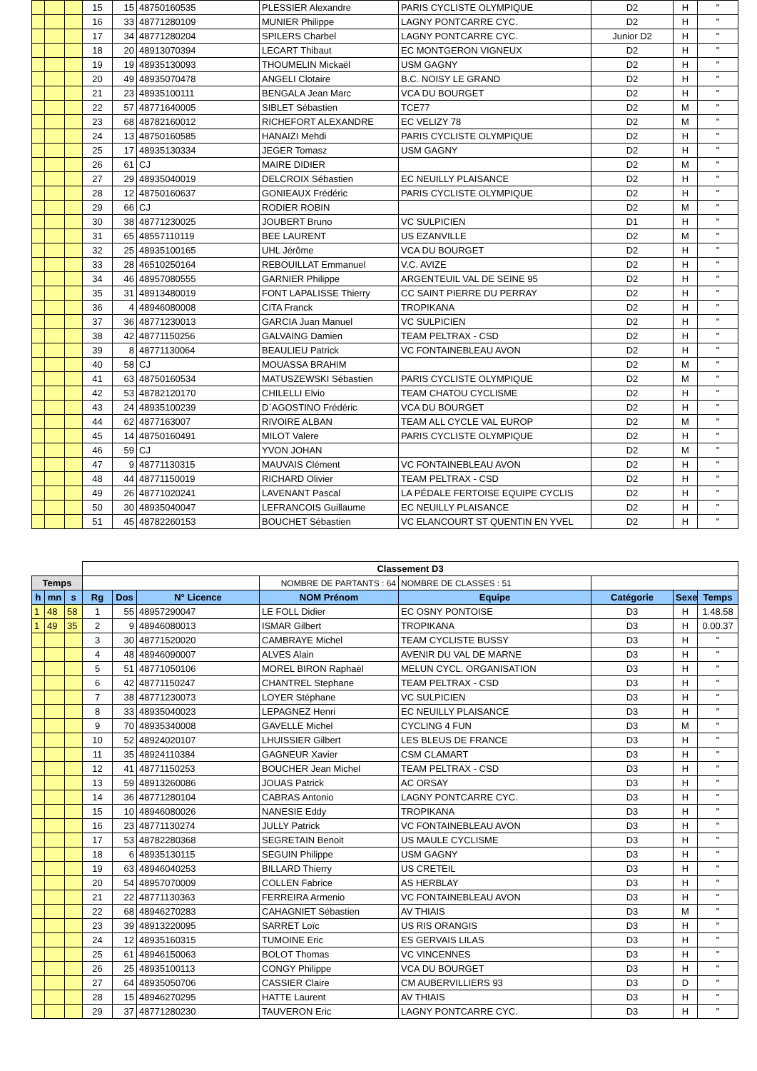| | | | 15 | 15 | 48750160535 | PLESSIER Alexandre | PARIS CYCLISTE OLYMPIQUE | D2 | H | " |
| | | | 16 | 33 | 48771280109 | MUNIER Philippe | LAGNY PONTCARRE CYC. | D2 | H | " |
| | | | 17 | 34 | 48771280204 | SPILERS Charbel | LAGNY PONTCARRE CYC. | Junior D2 | H | " |
| | | | 18 | 20 | 48913070394 | LECART Thibaut | EC MONTGERON VIGNEUX | D2 | H | " |
| | | | 19 | 19 | 48935130093 | THOUMELIN Mickaël | USM GAGNY | D2 | H | " |
| | | | 20 | 49 | 48935070478 | ANGELI Clotaire | B.C. NOISY LE GRAND | D2 | H | " |
| | | | 21 | 23 | 48935100111 | BENGALA Jean Marc | VCA DU BOURGET | D2 | H | " |
| | | | 22 | 57 | 48771640005 | SIBLET Sébastien | TCE77 | D2 | M | " |
| | | | 23 | 68 | 48782160012 | RICHEFORT ALEXANDRE | EC VELIZY 78 | D2 | M | " |
| | | | 24 | 13 | 48750160585 | HANAIZI Mehdi | PARIS CYCLISTE OLYMPIQUE | D2 | H | " |
| | | | 25 | 17 | 48935130334 | JEGER Tomasz | USM GAGNY | D2 | H | " |
| | | | 26 | 61 | CJ | MAIRE DIDIER | | D2 | M | " |
| | | | 27 | 29 | 48935040019 | DELCROIX Sébastien | EC NEUILLY PLAISANCE | D2 | H | " |
| | | | 28 | 12 | 48750160637 | GONIEAUX Frédéric | PARIS CYCLISTE OLYMPIQUE | D2 | H | " |
| | | | 29 | 66 | CJ | RODIER ROBIN | | D2 | M | " |
| | | | 30 | 38 | 48771230025 | JOUBERT Bruno | VC SULPICIEN | D1 | H | " |
| | | | 31 | 65 | 48557110119 | BEE LAURENT | US EZANVILLE | D2 | M | " |
| | | | 32 | 25 | 48935100165 | UHL Jérôme | VCA DU BOURGET | D2 | H | " |
| | | | 33 | 28 | 46510250164 | REBOUILLAT Emmanuel | V.C. AVIZE | D2 | H | " |
| | | | 34 | 46 | 48957080555 | GARNIER Philippe | ARGENTEUIL VAL DE SEINE 95 | D2 | H | " |
| | | | 35 | 31 | 48913480019 | FONT LAPALISSE Thierry | CC SAINT PIERRE DU PERRAY | D2 | H | " |
| | | | 36 | 4 | 48946080008 | CITA Franck | TROPIKANA | D2 | H | " |
| | | | 37 | 36 | 48771230013 | GARCIA Juan Manuel | VC SULPICIEN | D2 | H | " |
| | | | 38 | 42 | 48771150256 | GALVAING Damien | TEAM PELTRAX - CSD | D2 | H | " |
| | | | 39 | 8 | 48771130064 | BEAULIEU Patrick | VC FONTAINEBLEAU AVON | D2 | H | " |
| | | | 40 | 58 | CJ | MOUASSA BRAHIM | | D2 | M | " |
| | | | 41 | 63 | 48750160534 | MATUSZEWSKI Sébastien | PARIS CYCLISTE OLYMPIQUE | D2 | M | " |
| | | | 42 | 53 | 48782120170 | CHILELLI Elvio | TEAM CHATOU CYCLISME | D2 | H | " |
| | | | 43 | 24 | 48935100239 | D`AGOSTINO Frédéric | VCA DU BOURGET | D2 | H | " |
| | | | 44 | 62 | 4877163007 | RIVOIRE ALBAN | TEAM ALL CYCLE VAL EUROP | D2 | M | " |
| | | | 45 | 14 | 48750160491 | MILOT Valere | PARIS CYCLISTE OLYMPIQUE | D2 | H | " |
| | | | 46 | 59 | CJ | YVON JOHAN | | D2 | M | " |
| | | | 47 | 9 | 48771130315 | MAUVAIS Clément | VC FONTAINEBLEAU AVON | D2 | H | " |
| | | | 48 | 44 | 48771150019 | RICHARD Olivier | TEAM PELTRAX - CSD | D2 | H | " |
| | | | 49 | 26 | 48771020241 | LAVENANT Pascal | LA PÉDALE FERTOISE EQUIPE CYCLIS | D2 | H | " |
| | | | 50 | 30 | 48935040047 | LEFRANCOIS Guillaume | EC NEUILLY PLAISANCE | D2 | H | " |
| | | | 51 | 45 | 48782260153 | BOUCHET Sébastien | VC ELANCOURT ST QUENTIN EN YVEL | D2 | H | " |
| | | | Classement D3 | | | | | | | |
| Temps | | | | | | NOMBRE DE PARTANTS : 64 | NOMBRE DE CLASSES : 51 | | | |
| h | mn | s | Rg | Dos | N° Licence | NOM Prénom | Equipe | Catégorie | Sexe | Temps |
| 1 | 48 | 58 | 1 | 55 | 48957290047 | LE FOLL Didier | EC OSNY PONTOISE | D3 | H | 1.48.58 |
| 1 | 49 | 35 | 2 | 9 | 48946080013 | ISMAR Gilbert | TROPIKANA | D3 | H | 0.00.37 |
| | | | 3 | 30 | 48771520020 | CAMBRAYE Michel | TEAM CYCLISTE BUSSY | D3 | H | " |
| | | | 4 | 48 | 48946090007 | ALVES Alain | AVENIR DU VAL DE MARNE | D3 | H | " |
| | | | 5 | 51 | 48771050106 | MOREL BIRON Raphaël | MELUN CYCL. ORGANISATION | D3 | H | " |
| | | | 6 | 42 | 48771150247 | CHANTREL Stephane | TEAM PELTRAX - CSD | D3 | H | " |
| | | | 7 | 38 | 48771230073 | LOYER Stéphane | VC SULPICIEN | D3 | H | " |
| | | | 8 | 33 | 48935040023 | LEPAGNEZ Henri | EC NEUILLY PLAISANCE | D3 | H | " |
| | | | 9 | 70 | 48935340008 | GAVELLE Michel | CYCLING 4 FUN | D3 | M | " |
| | | | 10 | 52 | 48924020107 | LHUISSIER Gilbert | LES BLEUS DE FRANCE | D3 | H | " |
| | | | 11 | 35 | 48924110384 | GAGNEUR Xavier | CSM CLAMART | D3 | H | " |
| | | | 12 | 41 | 48771150253 | BOUCHER Jean Michel | TEAM PELTRAX - CSD | D3 | H | " |
| | | | 13 | 59 | 48913260086 | JOUAS Patrick | AC ORSAY | D3 | H | " |
| | | | 14 | 36 | 48771280104 | CABRAS Antonio | LAGNY PONTCARRE CYC. | D3 | H | " |
| | | | 15 | 10 | 48946080026 | NANESIE Eddy | TROPIKANA | D3 | H | " |
| | | | 16 | 23 | 48771130274 | JULLY Patrick | VC FONTAINEBLEAU AVON | D3 | H | " |
| | | | 17 | 53 | 48782280368 | SEGRETAIN Benoit | US MAULE CYCLISME | D3 | H | " |
| | | | 18 | 6 | 48935130115 | SEGUIN Philippe | USM GAGNY | D3 | H | " |
| | | | 19 | 63 | 48946040253 | BILLARD Thierry | US CRETEIL | D3 | H | " |
| | | | 20 | 54 | 48957070009 | COLLEN Fabrice | AS HERBLAY | D3 | H | " |
| | | | 21 | 22 | 48771130363 | FERREIRA Armenio | VC FONTAINEBLEAU AVON | D3 | H | " |
| | | | 22 | 68 | 48946270283 | CAHAGNIET Sébastien | AV THIAIS | D3 | M | " |
| | | | 23 | 39 | 48913220095 | SARRET Loïc | US RIS ORANGIS | D3 | H | " |
| | | | 24 | 12 | 48935160315 | TUMOINE Eric | ES GERVAIS LILAS | D3 | H | " |
| | | | 25 | 61 | 48946150063 | BOLOT Thomas | VC VINCENNES | D3 | H | " |
| | | | 26 | 25 | 48935100113 | CONGY Philippe | VCA DU BOURGET | D3 | H | " |
| | | | 27 | 64 | 48935050706 | CASSIER Claire | CM AUBERVILLIERS 93 | D3 | D | " |
| | | | 28 | 15 | 48946270295 | HATTE Laurent | AV THIAIS | D3 | H | " |
| | | | 29 | 37 | 48771280230 | TAUVERON Eric | LAGNY PONTCARRE CYC. | D3 | H | " |